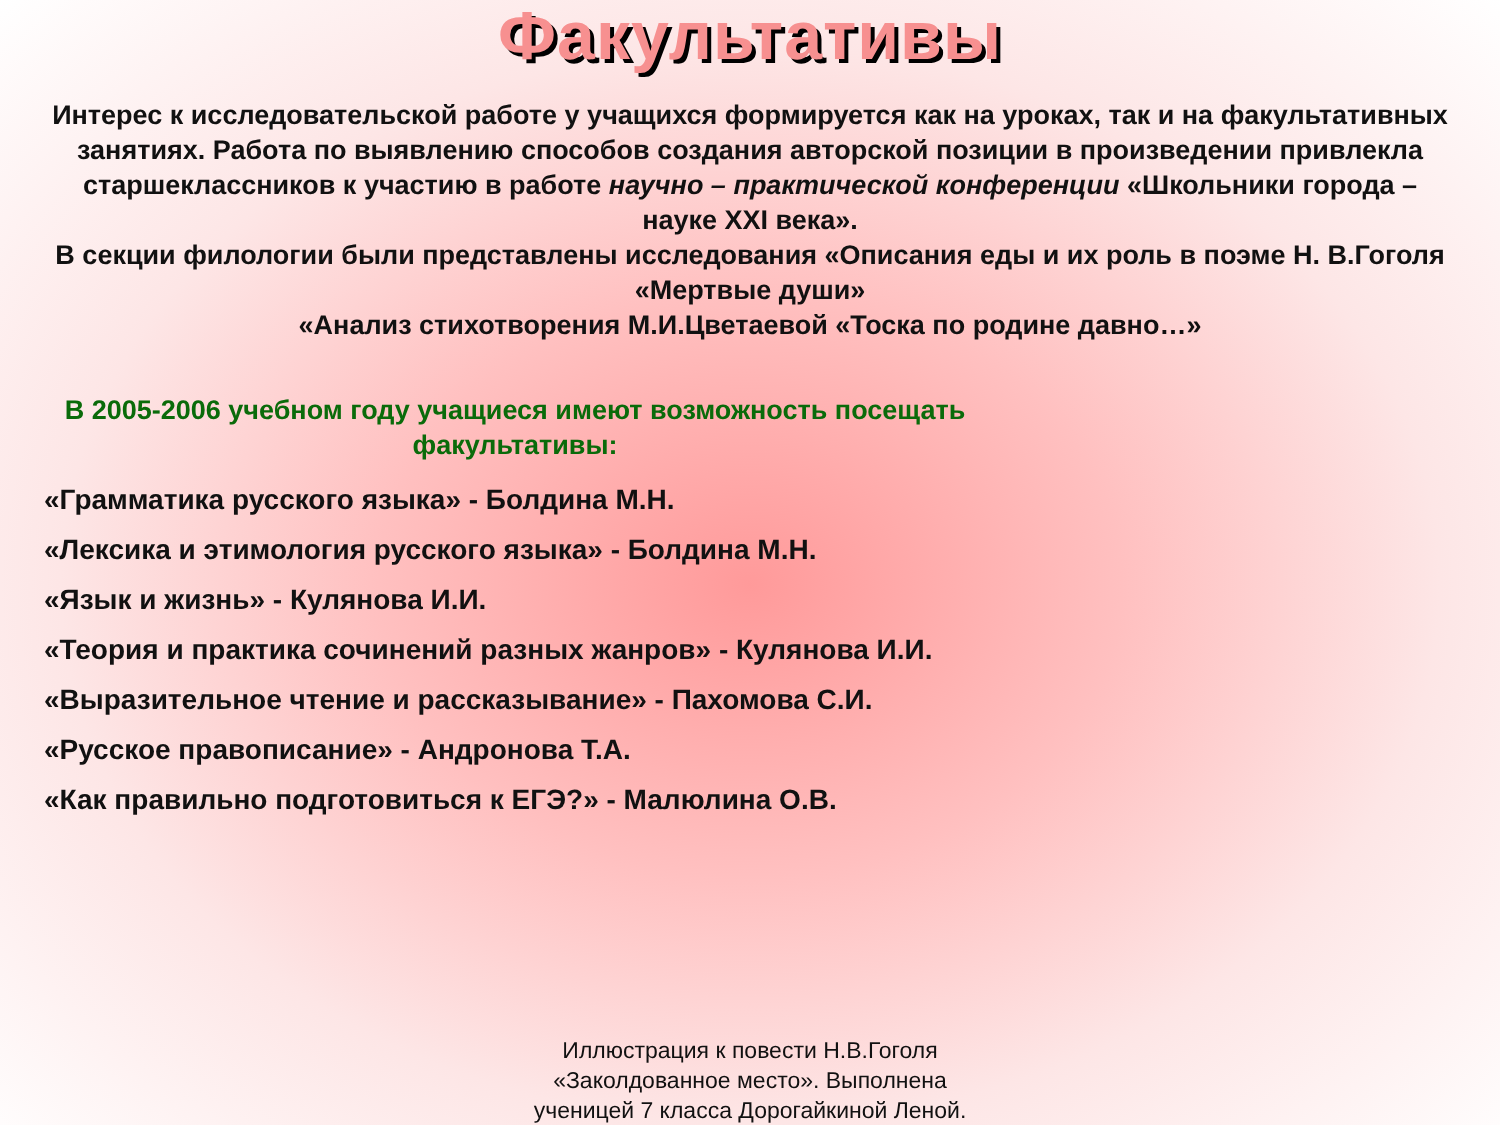Факультативы
Интерес к исследовательской работе у учащихся формируется как на уроках, так и на факультативных занятиях. Работа по выявлению способов создания авторской позиции в произведении привлекла старшеклассников к участию в работе научно – практической конференции «Школьники города – науке XXI века».
В секции филологии были представлены исследования «Описания еды и их роль в поэме Н. В.Гоголя «Мертвые души»
«Анализ стихотворения М.И.Цветаевой «Тоска по родине давно…»
В 2005-2006 учебном году учащиеся имеют возможность посещать факультативы:
«Грамматика русского языка» - Болдина М.Н.
«Лексика и этимология русского языка» - Болдина М.Н.
«Язык и жизнь» - Кулянова И.И.
«Теория и практика сочинений разных жанров» - Кулянова И.И.
«Выразительное чтение и рассказывание» - Пахомова С.И.
«Русское правописание» - Андронова Т.А.
«Как правильно подготовиться к ЕГЭ?» - Малюлина О.В.
Иллюстрация к повести Н.В.Гоголя «Заколдованное место». Выполнена ученицей 7 класса Дорогайкиной Леной.